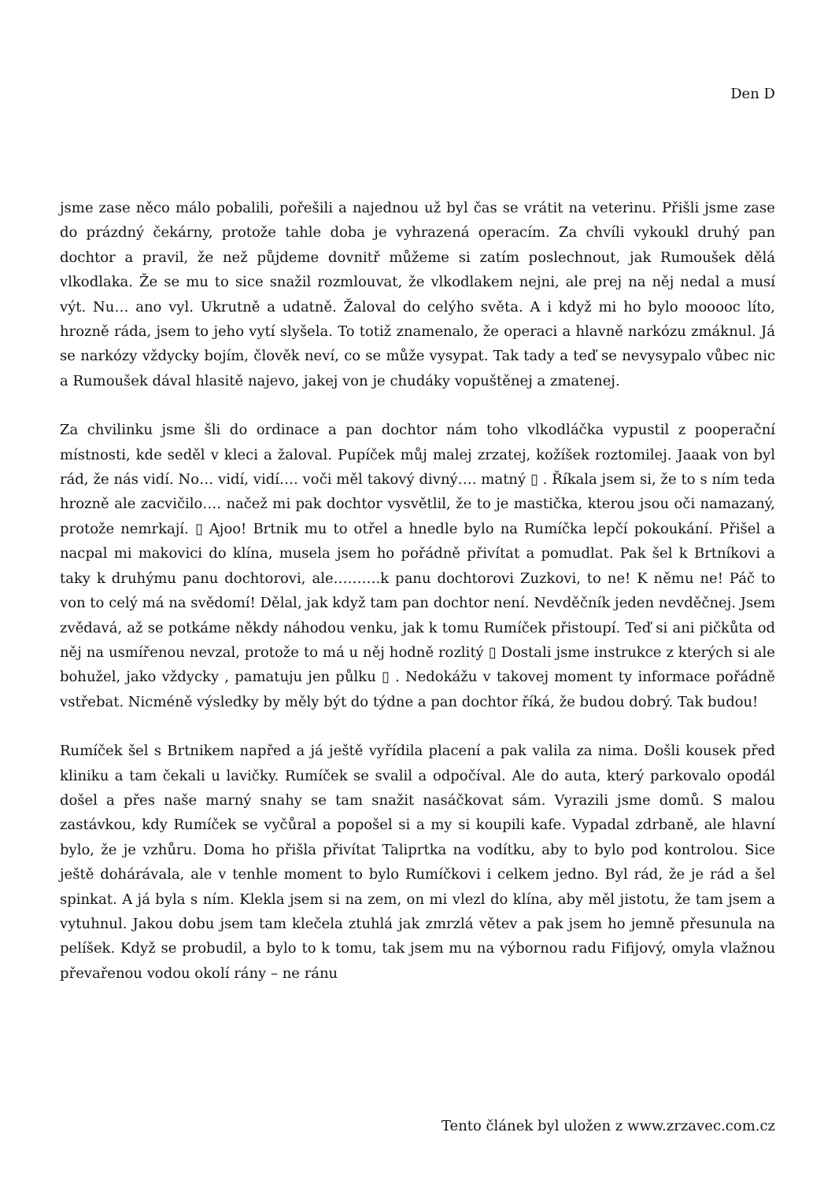Den D
jsme zase něco málo pobalili, pořešili a najednou už byl čas se vrátit na veterinu. Přišli jsme zase do prázdný čekárny, protože tahle doba je vyhrazená operacím. Za chvíli vykoukl druhý pan dochtor a pravil, že než půjdeme dovnitř můžeme si zatím poslechnout, jak Rumoušek dělá vlkodlaka. Že se mu to sice snažil rozmlouvat, že vlkodlakem nejni, ale prej na něj nedal a musí výt. Nu… ano vyl. Ukrutně a udatně. Žaloval do celýho světa. A i když mi ho bylo mooooc líto, hrozně ráda, jsem to jeho vytí slyšela. To totiž znamenalo, že operaci a hlavně narkózu zmáknul. Já se narkózy vždycky bojím, člověk neví, co se může vysypat. Tak tady a teď se nevysypalo vůbec nic a Rumoušek dával hlasitě najevo, jakej von je chudáky vopuštěnej a zmatenej.
Za chvilinku jsme šli do ordinace a pan dochtor nám toho vlkodláčka vypustil z pooperační místnosti, kde seděl v kleci a žaloval. Pupíček můj malej zrzatej, kožíšek roztomilej. Jaaak von byl rád, že nás vidí. No… vidí, vidí…. voči měl takový divný…. matný ▯ . Říkala jsem si, že to s ním teda hrozně ale zacvičilo…. načež mi pak dochtor vysvětlil, že to je mastička, kterou jsou oči namazaný, protože nemrkají. ▯ Ajoo! Brtnik mu to otřel a hnedle bylo na Rumíčka lepčí pokoukání. Přišel a nacpal mi makovici do klína, musela jsem ho pořádně přivítat a pomudlat. Pak šel k Brtníkovi a taky k druhýmu panu dochtorovi, ale……….k panu dochtorovi Zuzkovi, to ne! K němu ne! Páč to von to celý má na svědomí! Dělal, jak když tam pan dochtor není. Nevděčník jeden nevděčnej. Jsem zvědavá, až se potkáme někdy náhodou venku, jak k tomu Rumíček přistoupí. Teď si ani pičkůta od něj na usmířenou nevzal, protože to má u něj hodně rozlitý ▯ Dostali jsme instrukce z kterých si ale bohužel, jako vždycky , pamatuju jen půlku ▯ . Nedokážu v takovej moment ty informace pořádně vstřebat. Nicméně výsledky by měly být do týdne a pan dochtor říká, že budou dobrý. Tak budou!
Rumíček šel s Brtnikem napřed a já ještě vyřídila placení a pak valila za nima. Došli kousek před kliniku a tam čekali u lavičky. Rumíček se svalil a odpočíval. Ale do auta, který parkovalo opodál došel a přes naše marný snahy se tam snažit nasáčkovat sám. Vyrazili jsme domů. S malou zastávkou, kdy Rumíček se vyčůral a popošel si a my si koupili kafe. Vypadal zdrbaně, ale hlavní bylo, že je vzhůru. Doma ho přišla přivítat Taliprtka na vodítku, aby to bylo pod kontrolou. Sice ještě dohárávala, ale v tenhle moment to bylo Rumíčkovi i celkem jedno. Byl rád, že je rád a šel spinkat. A já byla s ním. Klekla jsem si na zem, on mi vlezl do klína, aby měl jistotu, že tam jsem a vytuhnul. Jakou dobu jsem tam klečela ztuhlá jak zmrzlá větev a pak jsem ho jemně přesunula na pelíšek. Když se probudil, a bylo to k tomu, tak jsem mu na výbornou radu Fifijový, omyla vlažnou převařenou vodou okolí rány – ne ránu
Tento článek byl uložen z www.zrzavec.com.cz